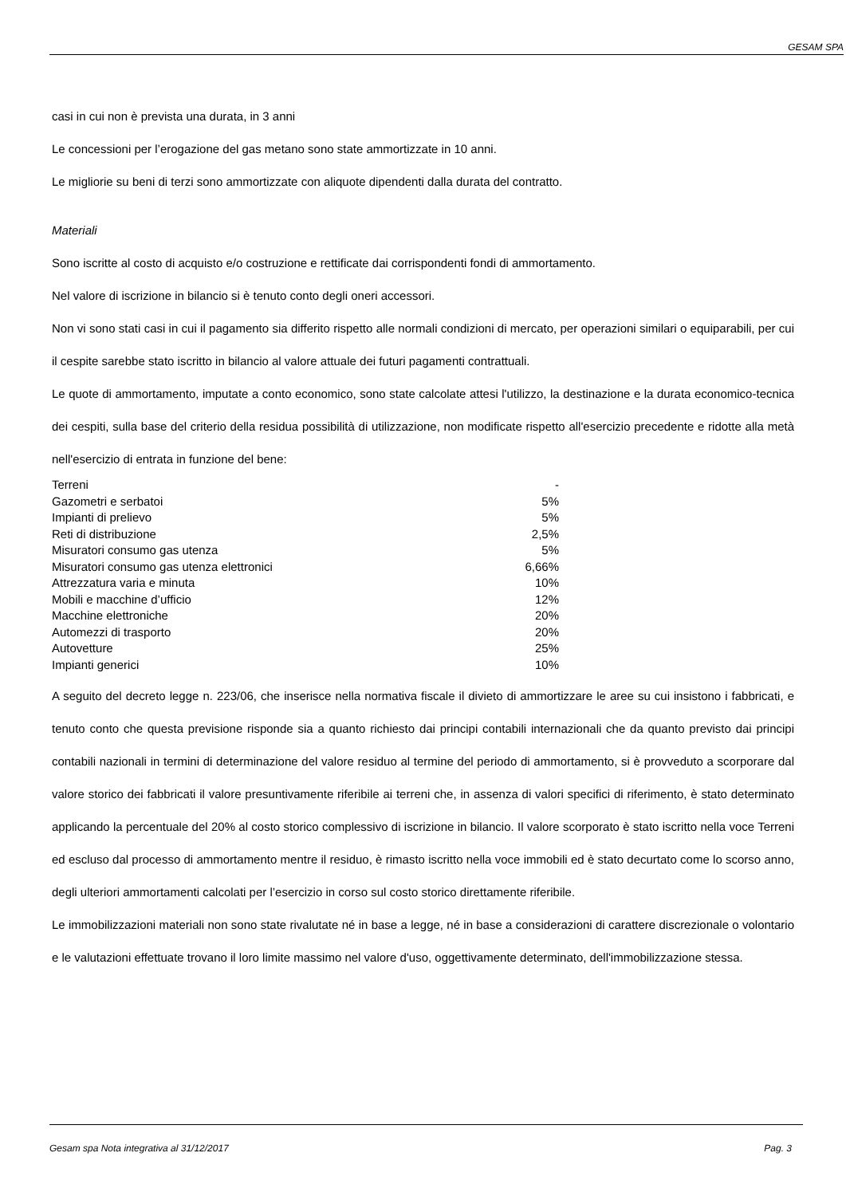GESAM SPA
casi in cui non è prevista una durata, in 3 anni
Le concessioni per l’erogazione del gas metano sono state ammortizzate in 10 anni.
Le migliorie su beni di terzi sono ammortizzate con aliquote dipendenti dalla durata del contratto.
Materiali
Sono iscritte al costo di acquisto e/o costruzione e rettificate dai corrispondenti fondi di ammortamento.
Nel valore di iscrizione in bilancio si è tenuto conto degli oneri accessori.
Non vi sono stati casi in cui il pagamento sia differito rispetto alle normali condizioni di mercato, per operazioni similari o equiparabili, per cui il cespite sarebbe stato iscritto in bilancio al valore attuale dei futuri pagamenti contrattuali.
Le quote di ammortamento, imputate a conto economico, sono state calcolate attesi l'utilizzo, la destinazione e la durata economico-tecnica dei cespiti, sulla base del criterio della residua possibilità di utilizzazione, non modificate rispetto all'esercizio precedente e ridotte alla metà nell'esercizio di entrata in funzione del bene:
| Terreni | - |
| Gazometri e serbatoi | 5% |
| Impianti di prelievo | 5% |
| Reti di distribuzione | 2,5% |
| Misuratori consumo gas utenza | 5% |
| Misuratori consumo gas utenza elettronici | 6,66% |
| Attrezzatura varia e minuta | 10% |
| Mobili e macchine d’ufficio | 12% |
| Macchine elettroniche | 20% |
| Automezzi di trasporto | 20% |
| Autovetture | 25% |
| Impianti generici | 10% |
A seguito del decreto legge n. 223/06, che inserisce nella normativa fiscale il divieto di ammortizzare le aree su cui insistono i fabbricati, e tenuto conto che questa previsione risponde sia a quanto richiesto dai principi contabili internazionali che da quanto previsto dai principi contabili nazionali in termini di determinazione del valore residuo al termine del periodo di ammortamento, si è provveduto a scorporare dal valore storico dei fabbricati il valore presuntivamente riferibile ai terreni che, in assenza di valori specifici di riferimento, è stato determinato applicando la percentuale del 20% al costo storico complessivo di iscrizione in bilancio. Il valore scorporato è stato iscritto nella voce Terreni ed escluso dal processo di ammortamento mentre il residuo, è rimasto iscritto nella voce immobili ed è stato decurtato come lo scorso anno, degli ulteriori ammortamenti calcolati per l’esercizio in corso sul costo storico direttamente riferibile.
Le immobilizzazioni materiali non sono state rivalutate né in base a legge, né in base a considerazioni di carattere discrezionale o volontario e le valutazioni effettuate trovano il loro limite massimo nel valore d'uso, oggettivamente determinato, dell'immobilizzazione stessa.
Gesam spa Nota integrativa al 31/12/2017 Pag. 3